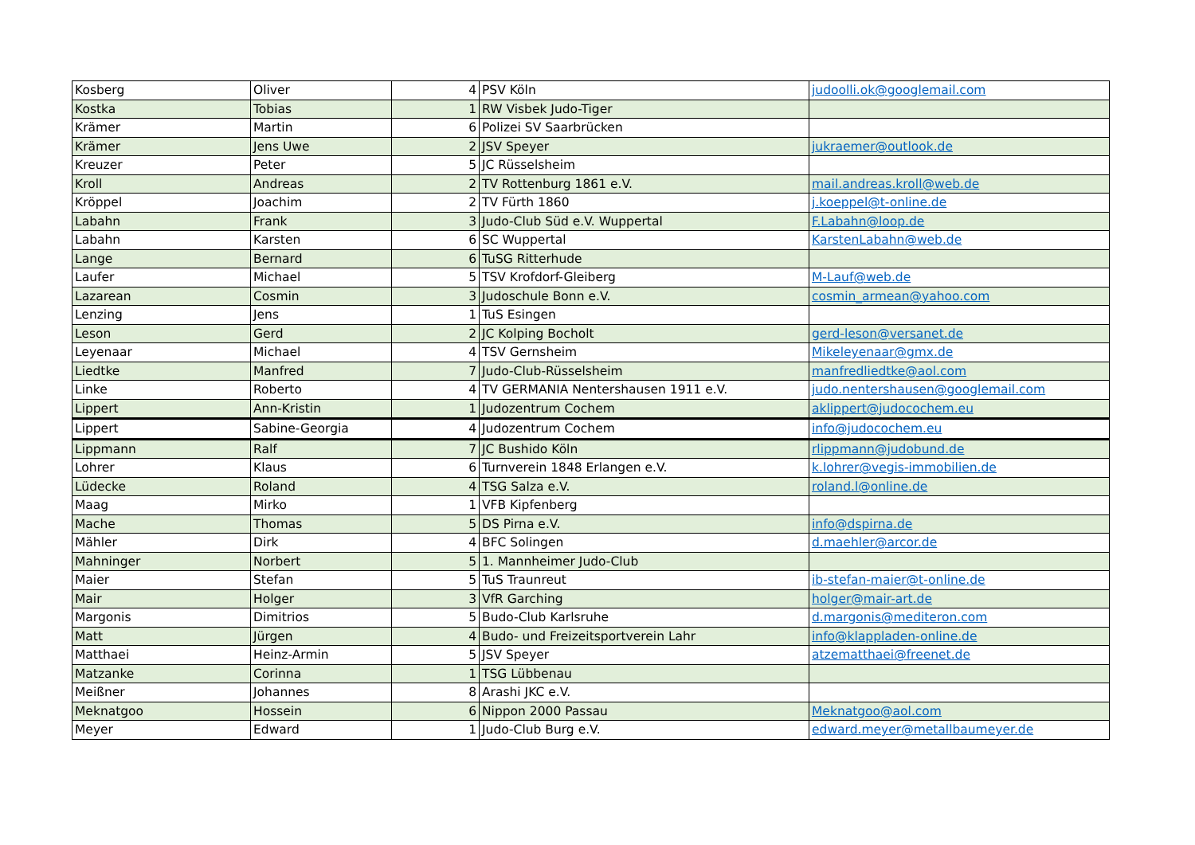| Kosberg | Oliver | 4 | PSV Köln | judoolli.ok@googlemail.com |
| Kostka | Tobias | 1 | RW Visbek Judo-Tiger | |
| Krämer | Martin | 6 | Polizei SV Saarbrücken | |
| Krämer | Jens Uwe | 2 | JSV Speyer | jukraemer@outlook.de |
| Kreuzer | Peter | 5 | JC Rüsselsheim | |
| Kroll | Andreas | 2 | TV Rottenburg 1861 e.V. | mail.andreas.kroll@web.de |
| Kröppel | Joachim | 2 | TV Fürth 1860 | j.koeppel@t-online.de |
| Labahn | Frank | 3 | Judo-Club Süd e.V. Wuppertal | F.Labahn@loop.de |
| Labahn | Karsten | 6 | SC Wuppertal | KarstenLabahn@web.de |
| Lange | Bernard | 6 | TuSG Ritterhude | |
| Laufer | Michael | 5 | TSV Krofdorf-Gleiberg | M-Lauf@web.de |
| Lazarean | Cosmin | 3 | Judoschule Bonn e.V. | cosmin_armean@yahoo.com |
| Lenzing | Jens | 1 | TuS Esingen | |
| Leson | Gerd | 2 | JC Kolping Bocholt | gerd-leson@versanet.de |
| Leyenaar | Michael | 4 | TSV Gernsheim | Mikeleyenaar@gmx.de |
| Liedtke | Manfred | 7 | Judo-Club-Rüsselsheim | manfredliedtke@aol.com |
| Linke | Roberto | 4 | TV GERMANIA Nentershausen 1911 e.V. | judo.nentershausen@googlemail.com |
| Lippert | Ann-Kristin | 1 | Judozentrum Cochem | aklippert@judocochem.eu |
| Lippert | Sabine-Georgia | 4 | Judozentrum Cochem | info@judocochem.eu |
| Lippmann | Ralf | 7 | JC Bushido Köln | rlippmann@judobund.de |
| Lohrer | Klaus | 6 | Turnverein 1848 Erlangen e.V. | k.lohrer@vegis-immobilien.de |
| Lüdecke | Roland | 4 | TSG Salza e.V. | roland.l@online.de |
| Maag | Mirko | 1 | VFB Kipfenberg | |
| Mache | Thomas | 5 | DS Pirna e.V. | info@dspirna.de |
| Mähler | Dirk | 4 | BFC Solingen | d.maehler@arcor.de |
| Mahninger | Norbert | 5 | 1. Mannheimer Judo-Club | |
| Maier | Stefan | 5 | TuS Traunreut | ib-stefan-maier@t-online.de |
| Mair | Holger | 3 | VfR Garching | holger@mair-art.de |
| Margonis | Dimitrios | 5 | Budo-Club Karlsruhe | d.margonis@mediteron.com |
| Matt | Jürgen | 4 | Budo- und Freizeitsportverein Lahr | info@klappladen-online.de |
| Matthaei | Heinz-Armin | 5 | JSV Speyer | atzematthaei@freenet.de |
| Matzanke | Corinna | 1 | TSG Lübbenau | |
| Meißner | Johannes | 8 | Arashi JKC e.V. | |
| Meknatgoo | Hossein | 6 | Nippon 2000 Passau | Meknatgoo@aol.com |
| Meyer | Edward | 1 | Judo-Club Burg e.V. | edward.meyer@metallbaumeyer.de |